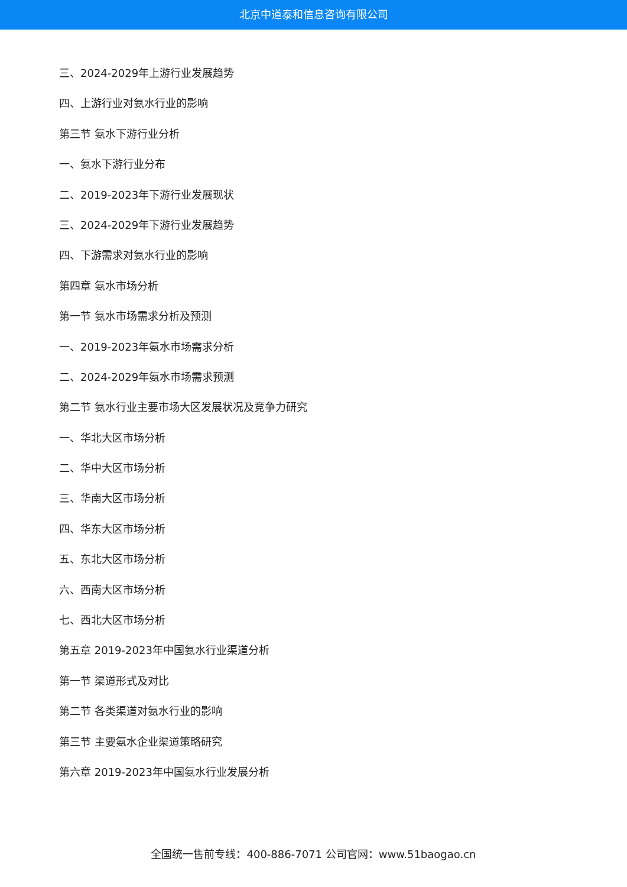北京中道泰和信息咨询有限公司
三、2024-2029年上游行业发展趋势
四、上游行业对氨水行业的影响
第三节 氨水下游行业分析
一、氨水下游行业分布
二、2019-2023年下游行业发展现状
三、2024-2029年下游行业发展趋势
四、下游需求对氨水行业的影响
第四章 氨水市场分析
第一节 氨水市场需求分析及预测
一、2019-2023年氨水市场需求分析
二、2024-2029年氨水市场需求预测
第二节 氨水行业主要市场大区发展状况及竞争力研究
一、华北大区市场分析
二、华中大区市场分析
三、华南大区市场分析
四、华东大区市场分析
五、东北大区市场分析
六、西南大区市场分析
七、西北大区市场分析
第五章 2019-2023年中国氨水行业渠道分析
第一节 渠道形式及对比
第二节 各类渠道对氨水行业的影响
第三节 主要氨水企业渠道策略研究
第六章 2019-2023年中国氨水行业发展分析
全国统一售前专线：400-886-7071 公司官网：www.51baogao.cn